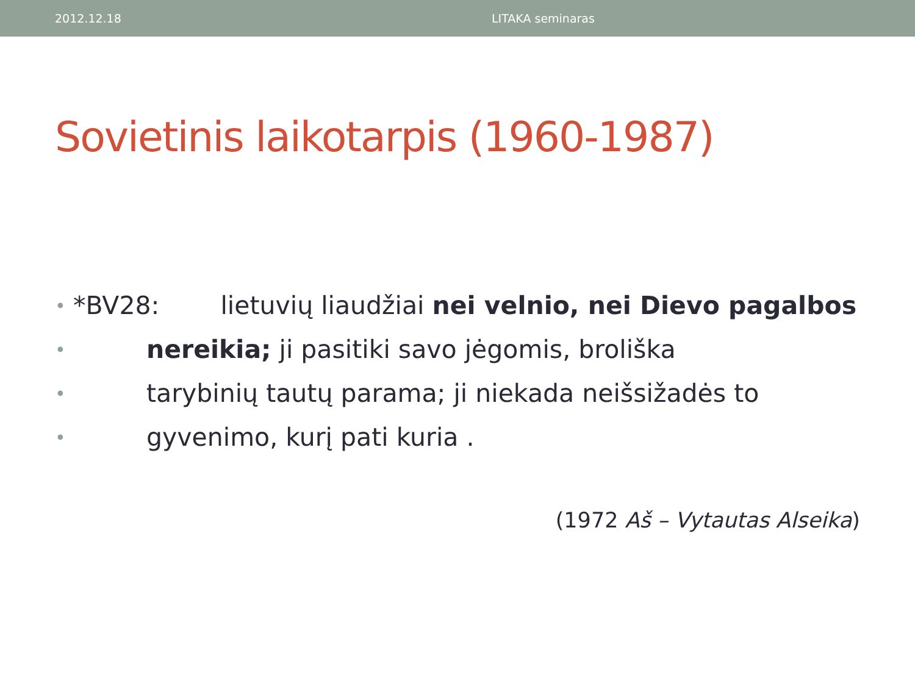2012.12.18 LITAKA seminaras
Sovietinis laikotarpis (1960-1987)
• *BV28: lietuvių liaudžiai nei velnio, nei Dievo pagalbos
• nereikia; ji pasitiki savo jėgomis, broliška
• tarybinių tautų parama; ji niekada neišsižadės to
• gyvenimo, kurį pati kuria .
(1972 Aš – Vytautas Alseika)